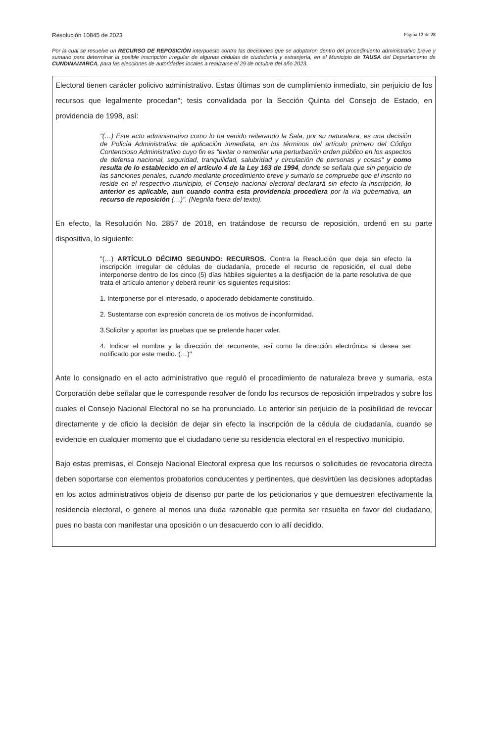Resolución 10845 de 2023 Página 12 de 28
Por la cual se resuelve un RECURSO DE REPOSICIÓN interpuesto contra las decisiones que se adoptaron dentro del procedimiento administrativo breve y sumario para determinar la posible inscripción irregular de algunas cédulas de ciudadanía y extranjería, en el Municipio de TAUSA del Departamento de CUNDINAMARCA, para las elecciones de autoridades locales a realizarse el 29 de octubre del año 2023.
Electoral tienen carácter policivo administrativo. Estas últimas son de cumplimiento inmediato, sin perjuicio de los recursos que legalmente procedan"; tesis convalidada por la Sección Quinta del Consejo de Estado, en providencia de 1998, así:
"(…) Este acto administrativo como lo ha venido reiterando la Sala, por su naturaleza, es una decisión de Policía Administrativa de aplicación inmediata, en los términos del artículo primero del Código Contencioso Administrativo cuyo fin es "evitar o remediar una perturbación orden público en los aspectos de defensa nacional, seguridad, tranquilidad, salubridad y circulación de personas y cosas" y como resulta de lo establecido en el artículo 4 de la Ley 163 de 1994, donde se señala que sin perjuicio de las sanciones penales, cuando mediante procedimiento breve y sumario se compruebe que el inscrito no reside en el respectivo municipio, el Consejo nacional electoral declarará sin efecto la inscripción, lo anterior es aplicable, aun cuando contra esta providencia procediera por la vía gubernativa, un recurso de reposición (…)". (Negrilla fuera del texto).
En efecto, la Resolución No. 2857 de 2018, en tratándose de recurso de reposición, ordenó en su parte dispositiva, lo siguiente:
"(…) ARTÍCULO DÉCIMO SEGUNDO: RECURSOS. Contra la Resolución que deja sin efecto la inscripción irregular de cédulas de ciudadanía, procede el recurso de reposición, el cual debe interponerse dentro de los cinco (5) días hábiles siguientes a la desfijación de la parte resolutiva de que trata el artículo anterior y deberá reunir los siguientes requisitos:
1. Interponerse por el interesado, o apoderado debidamente constituido.
2. Sustentarse con expresión concreta de los motivos de inconformidad.
3.Solicitar y aportar las pruebas que se pretende hacer valer.
4. Indicar el nombre y la dirección del recurrente, así como la dirección electrónica si desea ser notificado por este medio. (…)"
Ante lo consignado en el acto administrativo que reguló el procedimiento de naturaleza breve y sumaria, esta Corporación debe señalar que le corresponde resolver de fondo los recursos de reposición impetrados y sobre los cuales el Consejo Nacional Electoral no se ha pronunciado. Lo anterior sin perjuicio de la posibilidad de revocar directamente y de oficio la decisión de dejar sin efecto la inscripción de la cédula de ciudadanía, cuando se evidencie en cualquier momento que el ciudadano tiene su residencia electoral en el respectivo municipio.
Bajo estas premisas, el Consejo Nacional Electoral expresa que los recursos o solicitudes de revocatoria directa deben soportarse con elementos probatorios conducentes y pertinentes, que desvirtúen las decisiones adoptadas en los actos administrativos objeto de disenso por parte de los peticionarios y que demuestren efectivamente la residencia electoral, o genere al menos una duda razonable que permita ser resuelta en favor del ciudadano, pues no basta con manifestar una oposición o un desacuerdo con lo allí decidido.